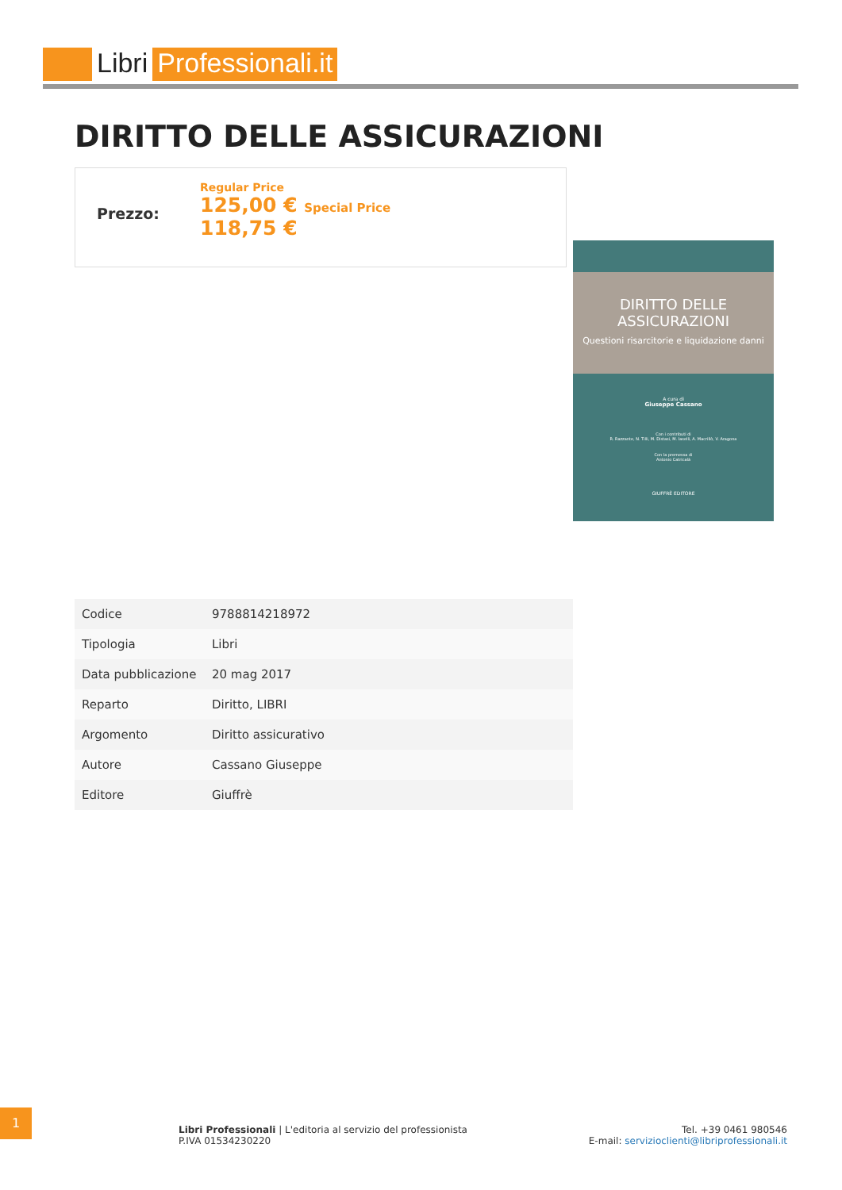Libri Professionali.it
DIRITTO DELLE ASSICURAZIONI
Prezzo:
Regular Price
125,00 € Special Price
118,75 €
DIRITTO DELLE ASSICURAZIONI
Questioni risarcitorie e liquidazione danni
A cura di
Giuseppe Cassano
Con i contributi di
R. Razzante, N. Tilli, M. Distasi, M. Iaselli, A. Macrillò, V. Aragona
Con la premessa di
Antonio Catricalà
GIUFFRÈ EDITORE
| Codice | 9788814218972 |
| Tipologia | Libri |
| Data pubblicazione | 20 mag 2017 |
| Reparto | Diritto, LIBRI |
| Argomento | Diritto assicurativo |
| Autore | Cassano Giuseppe |
| Editore | Giuffrè |
1
Libri Professionali | L'editoria al servizio del professionista
P.IVA 01534230220
Tel. +39 0461 980546
E-mail: servizioclienti@libriprofessionali.it